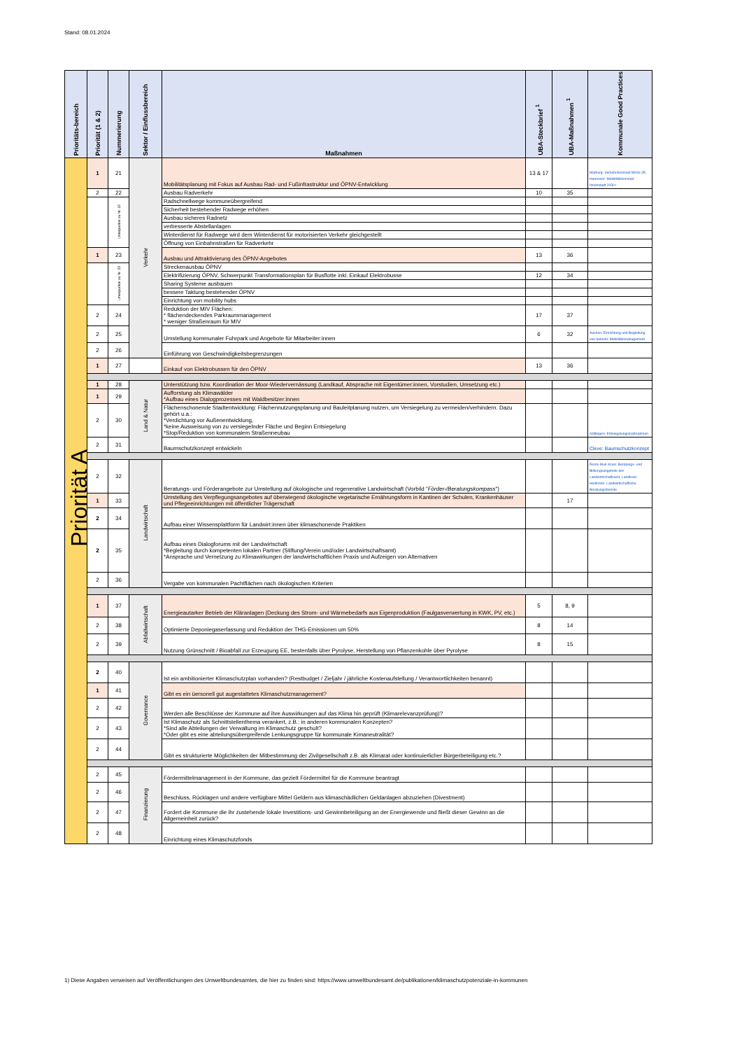Stand: 08.01.2024
| Prioritäts-bereich | Priorität (1 & 2) | Nummerierung | Sektor / Einflussbereich | Maßnahmen | UBA-Steckbrief <sup>1</sup> | UBA-Maßnahmen <sup>1</sup> | Kommunale Good Practices |
| --- | --- | --- | --- | --- | --- | --- | --- |
| Priorität A | 1 | 21 | Verkehr | Mobilitätsplanung mit Fokus auf Ausbau Rad- und Fußinfrastruktur und ÖPNV-Entwicklung | 13 & 17 | | Marburg: Verkehrskonzept MoVe 35, Hannover: Mobilitätskonzept Innenstadt 2030+ |
| | 2 | 22 | | Ausbau Radverkehr | 10 | 35 | |
| | | Unterpunkte zu Nr. 22 | | Radschnellwege kommuneübergreifend | | | |
| | | | | Sicherheit bestehender Radwege erhöhen | | | |
| | | | | Ausbau sicheres Radnetz | | | |
| | | | | verbesserte Abstellanlagen | | | |
| | | | | Winterdienst für Radwege wird dem Winterdienst für motorisierten Verkehr gleichgestellt | | | |
| | | | | Öffnung von Einbahnstraßen für Radverkehr | | | |
| | 1 | 23 | | Ausbau und Attraktivierung des ÖPNV-Angebotes | 13 | 36 | |
| | | Unterpunkte zu Nr. 23 | | Streckenausbau ÖPNV | | | |
| | | | | Elektrifizierung ÖPNV, Schwerpunkt Transformationsplan für Busflotte inkl. Einkauf Elektrobusse | 12 | 34 | |
| | | | | Sharing Systeme ausbauen | | | |
| | | | | bessere Taktung bestehender ÖPNV | | | |
| | | | | Einrichtung von mobility hubs | | | |
| | 2 | 24 | | Reduktion der MIV Flächen: * flächendeckendes Parkraummanagement * weniger Straßenraum für MIV | 17 | 37 | |
| | 2 | 25 | | Umstellung kommunaler Fuhrpark und Angebote für Mitarbeiter:innen | 6 | 32 | Aachen: Einrichtung und Begleitung von betriebl. Mobilitätsmanagement |
| | 2 | 26 | | Einführung von Geschwindigkeitsbegrenzungen | | | |
| | 1 | 27 | | Einkauf von Elektrobussen für den ÖPNV | 13 | 36 | |
| | 1 | 28 | Land & Natur | Unterstützung bzw. Koordination der Moor-Wiedervernässung (Landkauf, Absprache mit Eigentümer:innen, Vorstudien, Umsetzung etc.) | | | |
| | 1 | 29 | | Aufforstung als Klimawälder *Aufbau eines Dialogprozesses mit Waldbesitzer:innen | | | |
| | 2 | 30 | | Flächenschonende Stadtentwicklung: Flächennutzungsplanung und Bauleitplanung nutzen, um Versiegelung zu vermeiden/verhindern. Dazu gehört u.a.: *Verdichtung vor Außenentwicklung, *keine Ausweisung von zu versiegelnder Fläche und Beginn Entsiegelung *Stop/Reduktion von kommunalem Straßenneubau | | | Göttingen: Entsiegelungsmaßnahmen |
| | 2 | 31 | | Baumschutzkonzept entwickeln | | | Cleve: Baumschutzkonzept |
| | 2 | 32 | Landwirtschaft | Beratungs- und Förderangebote zur Umstellung auf ökologische und regenerative Landwirtschaft (Vorbild " Förder-/Beratungskompass ") | | | Rems-Murr-Kreis: Beratungs- und Bildungsangebote des Landwirtschaftsamt, Landkreis Heilbronn: Landwirtschaftliche Beratungsdienste |
| | 1 | 33 | | Umstellung des Verpflegungsangebotes auf überwiegend ökologische vegetarische Ernährungsform in Kantinen der Schulen, Krankenhäuser und Pflegeeinrichtungen mit öffentlicher Trägerschaft | | 17 | |
| | 2 | 34 | | Aufbau einer Wissensplattform für Landwirt:innen über klimaschonende Praktiken | | | |
| | 2 | 35 | | Aufbau eines Dialogforums mit der Landwirtschaft *Begleitung durch kompetenten lokalen Partner (Stiftung/Verein und/oder Landwirtschaftsamt) *Ansprache und Vernetzung zu Klimawirkungen der landwirtschaftlichen Praxis und Aufzeigen von Alternativen | | | |
| | 2 | 36 | | Vergabe von kommunalen Pachtflächen nach ökologischen Kriterien | | | |
| | 1 | 37 | Abfallwirtschaft | Energieautarker Betrieb der Kläranlagen (Deckung des Strom- und Wärmebedarfs aus Eigenproduktion (Faulgasverwertung in KWK, PV, etc.) | 5 | 8, 9 | |
| | 2 | 38 | | Optimierte Deponiegaserfassung und Reduktion der THG-Emissionen um 50% | 8 | 14 | |
| | 2 | 39 | | Nutzung Grünschnitt / Bioabfall zur Erzeugung EE, bestenfalls über Pyrolyse, Herstellung von Pflanzenkohle über Pyrolyse | 8 | 15 | |
| | 2 | 40 | Governance | Ist ein ambitionierter Klimaschutzplan vorhanden? (Restbudget / Zieljahr / jährliche Kostenaufstellung / Verantwortlichkeiten benannt) | | | |
| | 1 | 41 | | Gibt es ein üersonell gut augestattetes Klimaschutzmanagement? | | | |
| | 2 | 42 | | Werden alle Beschlüsse der Kommune auf ihre Auswirkungen auf das Klima hin geprüft (Klimarelevanzprüfung)? | | | |
| | 2 | 43 | | Ist Klimaschutz als Schnittstellenthema verankert, z.B.: in anderen kommunalen Konzepten? *Sind alle Abteilungen der Verwaltung im Klimaschutz geschult? *Oder gibt es eine abteilungsübergreifende Lenkungsgruppe für kommunale Kimaneutralität? | | | |
| | 2 | 44 | | Gibt es strukturierte Möglichkeiten der Mitbestimmung der Zivilgesellschaft z.B. als Klimarat oder kontinuierlicher Bürgerbeteiligung etc.? | | | |
| | 2 | 45 | Finanzierung | Fördermittelmanagement in der Kommune, das gezielt Fördermittel für die Kommune beantragt | | | |
| | 2 | 46 | | Beschluss, Rücklagen und andere verfügbare Mittel Geldern aus klimaschädlichen Geldanlagen abzuziehen (Divestment) | | | |
| | 2 | 47 | | Fordert die Kommune die ihr zustehende lokale Investitions- und Gewinnbeteiligung an der Energiewende und fließt dieser Gewinn an die Allgemeinheit zurück? | | | |
| | 2 | 48 | | Einrichtung eines Klimaschutzfonds | | | |
1) Diese Angaben verweisen auf Veröffentlichungen des Umweltbundesamtes, die hier zu finden sind: https://www.umweltbundesamt.de/publikationen/klimaschutzpotenziale-in-kommunen